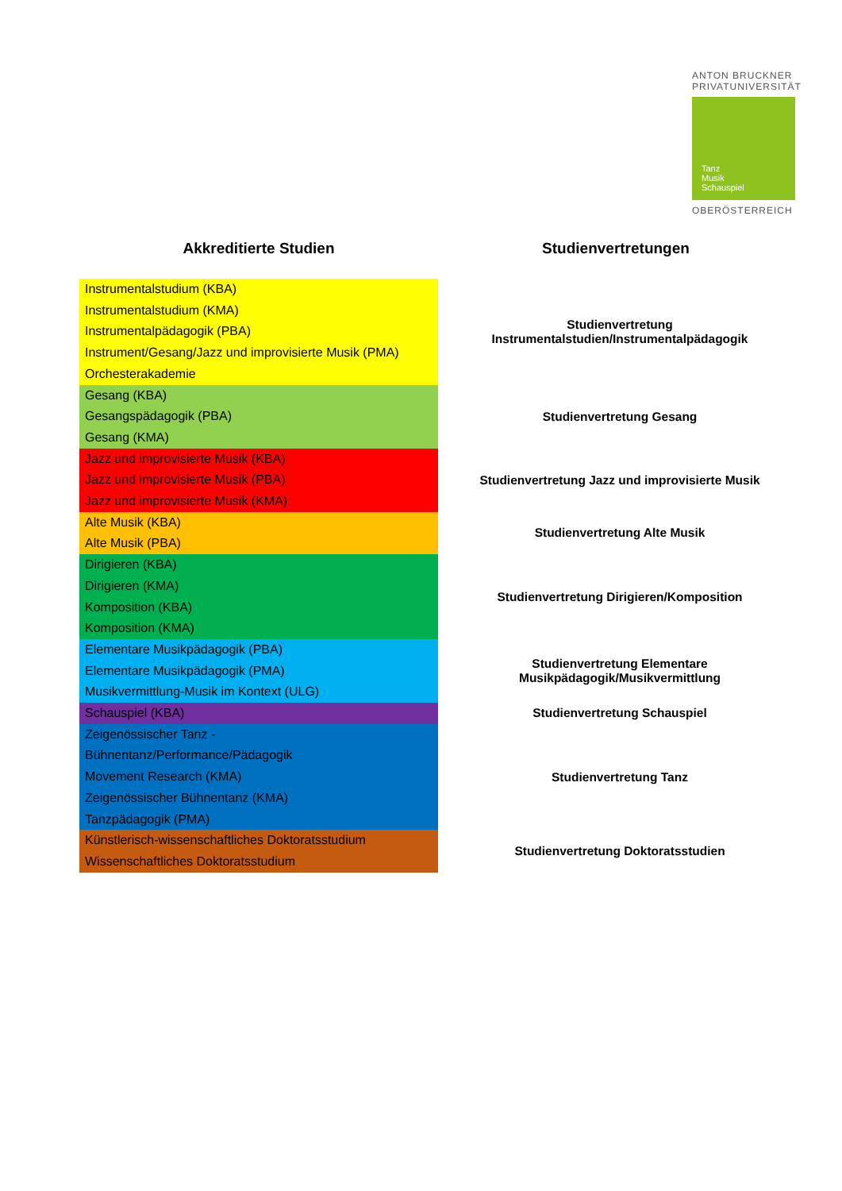ANTON BRUCKNER
PRIVATUNIVERSITÄT
Tanz
Musik
Schauspiel
OBERÖSTERREICH
| Akkreditierte Studien | Studienvertretungen |
| --- | --- |
| Instrumentalstudium (KBA) Instrumentalstudium (KMA) Instrumentalpädagogik (PBA) Instrument/Gesang/Jazz und improvisierte Musik (PMA) Orchesterakademie | Studienvertretung Instrumentalstudien/Instrumentalpädagogik |
| Gesang (KBA) Gesangspädagogik (PBA) Gesang (KMA) | Studienvertretung Gesang |
| Jazz und improvisierte Musik (KBA) Jazz und improvisierte Musik (PBA) Jazz und improvisierte Musik (KMA) | Studienvertretung Jazz und improvisierte Musik |
| Alte Musik (KBA) Alte Musik (PBA) | Studienvertretung Alte Musik |
| Dirigieren (KBA) Dirigieren (KMA) Komposition (KBA) Komposition (KMA) | Studienvertretung Dirigieren/Komposition |
| Elementare Musikpädagogik (PBA) Elementare Musikpädagogik (PMA) Musikvermittlung-Musik im Kontext (ULG) | Studienvertretung Elementare Musikpädagogik/Musikvermittlung |
| Schauspiel (KBA) | Studienvertretung Schauspiel |
| Zeigenössischer Tanz - Bühnentanz/Performance/Pädagogik Movement Research (KMA) Zeigenössischer Bühnentanz (KMA) Tanzpädagogik (PMA) | Studienvertretung Tanz |
| Künstlerisch-wissenschaftliches Doktoratsstudium Wissenschaftliches Doktoratsstudium | Studienvertretung Doktoratsstudien |